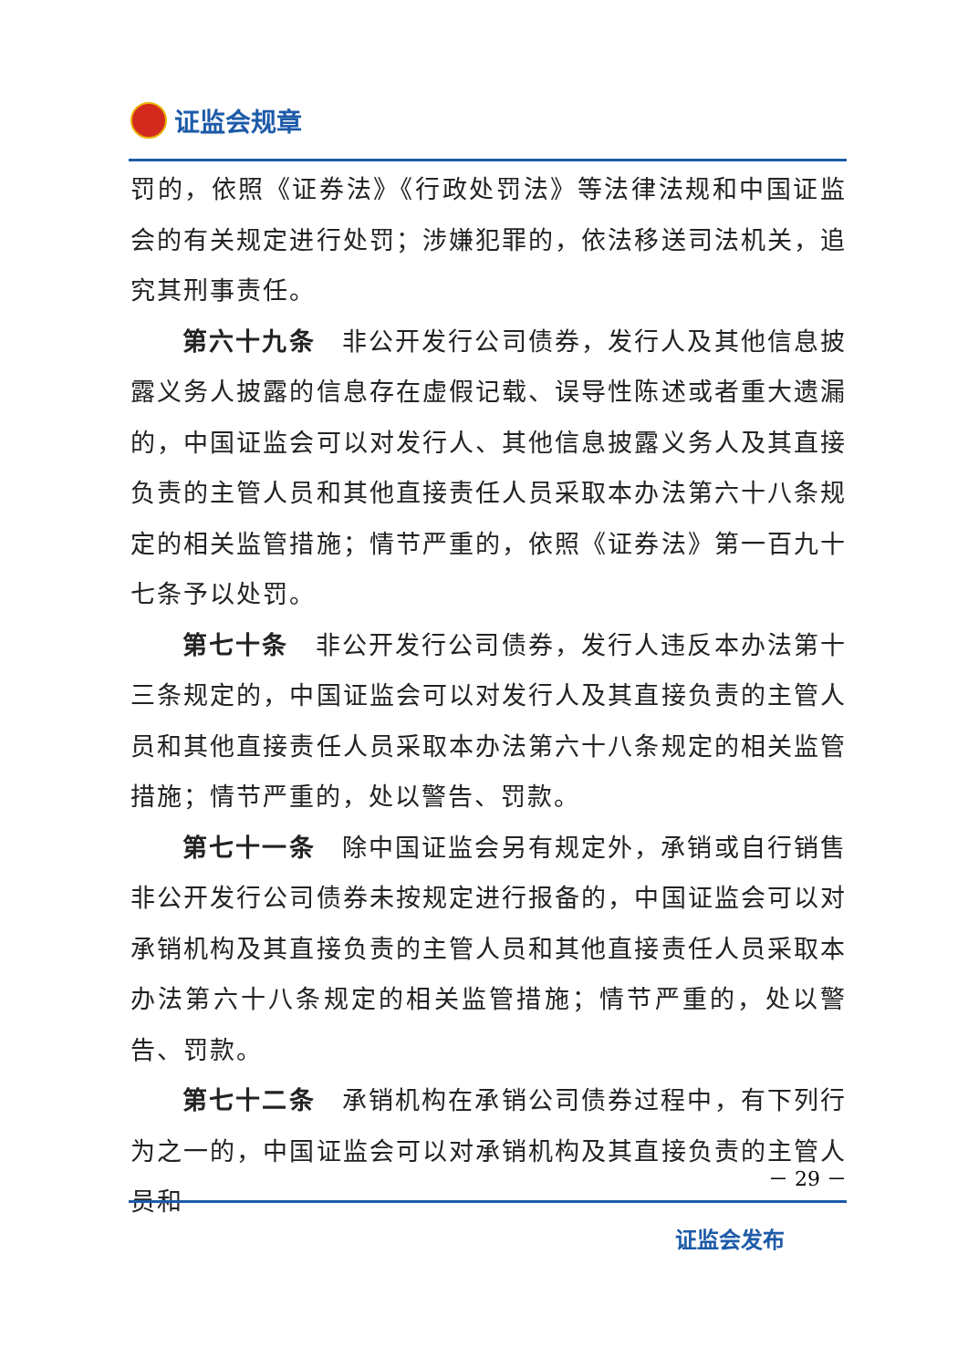证监会规章
罚的，依照《证券法》《行政处罚法》等法律法规和中国证监会的有关规定进行处罚；涉嫌犯罪的，依法移送司法机关，追究其刑事责任。
第六十九条　非公开发行公司债券，发行人及其他信息披露义务人披露的信息存在虚假记载、误导性陈述或者重大遗漏的，中国证监会可以对发行人、其他信息披露义务人及其直接负责的主管人员和其他直接责任人员采取本办法第六十八条规定的相关监管措施；情节严重的，依照《证券法》第一百九十七条予以处罚。
第七十条　非公开发行公司债券，发行人违反本办法第十三条规定的，中国证监会可以对发行人及其直接负责的主管人员和其他直接责任人员采取本办法第六十八条规定的相关监管措施；情节严重的，处以警告、罚款。
第七十一条　除中国证监会另有规定外，承销或自行销售非公开发行公司债券未按规定进行报备的，中国证监会可以对承销机构及其直接负责的主管人员和其他直接责任人员采取本办法第六十八条规定的相关监管措施；情节严重的，处以警告、罚款。
第七十二条　承销机构在承销公司债券过程中，有下列行为之一的，中国证监会可以对承销机构及其直接负责的主管人员和
－ 29 －
证监会发布